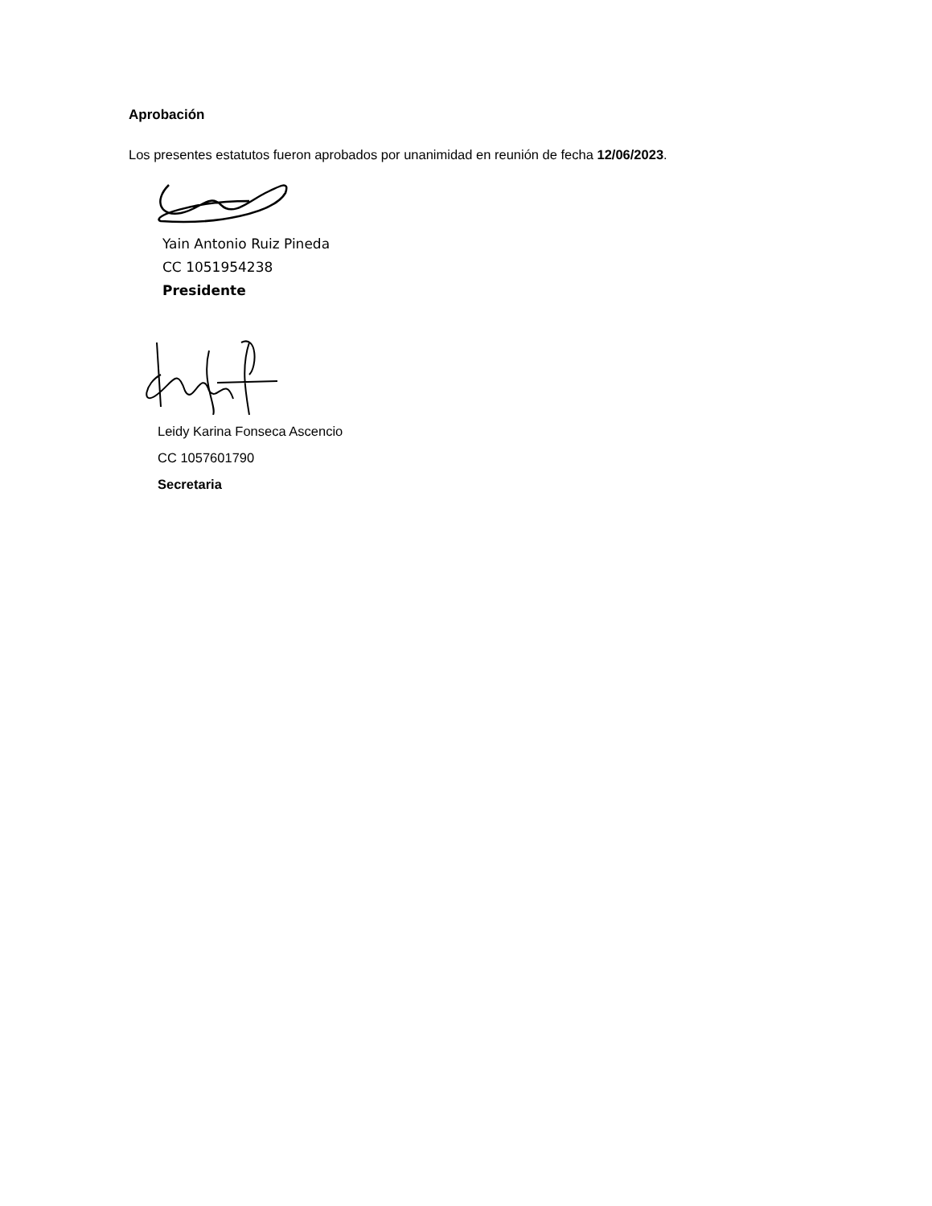Aprobación
Los presentes estatutos fueron aprobados por unanimidad en reunión de fecha 12/06/2023.
Yain Antonio Ruiz Pineda
CC 1051954238
Presidente
Leidy Karina Fonseca Ascencio
CC 1057601790
Secretaria